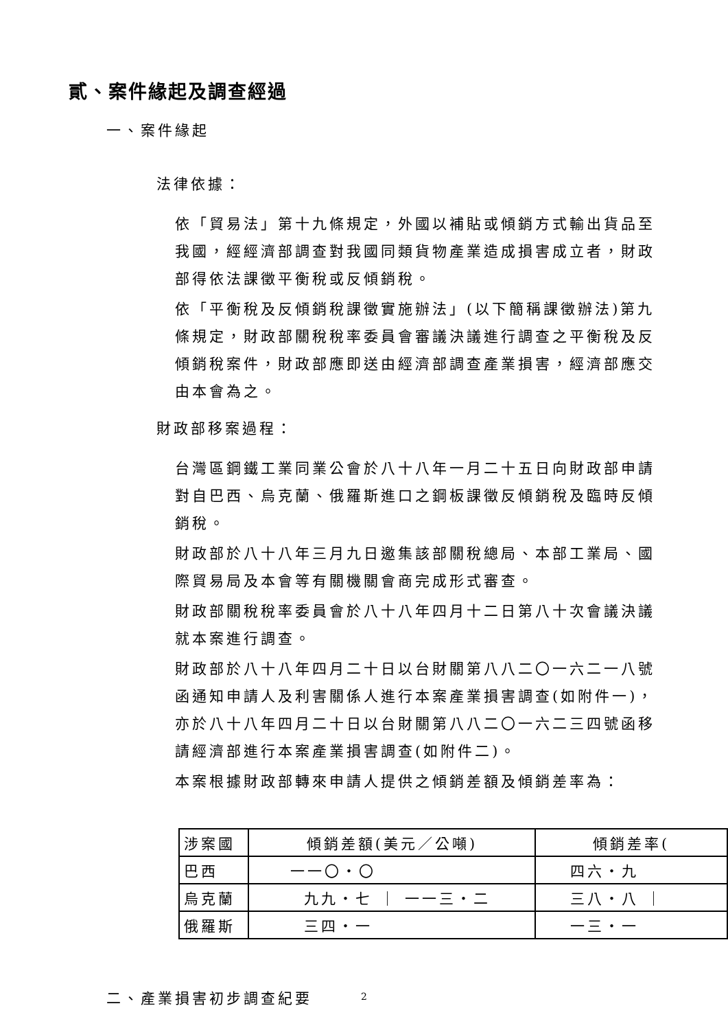貳、案件緣起及調查經過
一、案件緣起
法律依據：
依「貿易法」第十九條規定，外國以補貼或傾銷方式輸出貨品至我國，經經濟部調查對我國同類貨物產業造成損害成立者，財政部得依法課徵平衡稅或反傾銷稅。
依「平衡稅及反傾銷稅課徵實施辦法」(以下簡稱課徵辦法)第九條規定，財政部關稅稅率委員會審議決議進行調查之平衡稅及反傾銷稅案件，財政部應即送由經濟部調查產業損害，經濟部應交由本會為之。
財政部移案過程：
台灣區鋼鐵工業同業公會於八十八年一月二十五日向財政部申請對自巴西、烏克蘭、俄羅斯進口之鋼板課徵反傾銷稅及臨時反傾銷稅。
財政部於八十八年三月九日邀集該部關稅總局、本部工業局、國際貿易局及本會等有關機關會商完成形式審查。
財政部關稅稅率委員會於八十八年四月十二日第八十次會議決議就本案進行調查。
財政部於八十八年四月二十日以台財關第八八二〇一六二一八號函通知申請人及利害關係人進行本案產業損害調查(如附件一)，亦於八十八年四月二十日以台財關第八八二〇一六二三四號函移請經濟部進行本案產業損害調查(如附件二)。
本案根據財政部轉來申請人提供之傾銷差額及傾銷差率為：
| 涉案國 | 傾銷差額(美元／公噸) | 傾銷差率( |
| 巴西 | 一一〇・〇 | 四六・九 |
| 烏克蘭 | 九九・七 ｜ 一一三・二 | 三八・八 ｜ |
| 俄羅斯 | 三四・一 | 一三・一 |
二、產業損害初步調查紀要
2